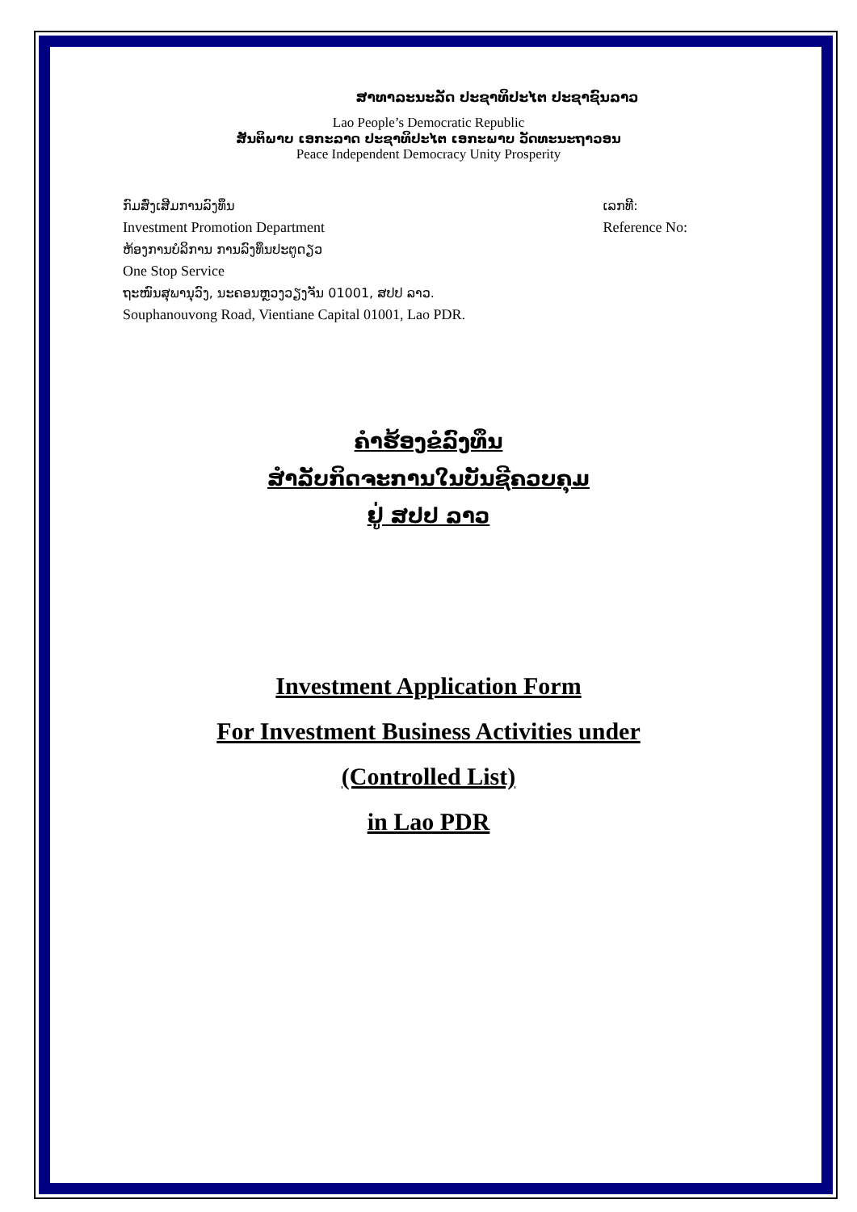ສາທາລະນະລັດ ປະຊາທິປະໄຕ ປະຊາຊົນລາວ
Lao People’s Democratic Republic
ສັນຕິພາບ ເອກະລາດ ປະຊາທິປະໄຕ ເອກະພາບ ວັດທະນະຖາວອນ
Peace Independent Democracy Unity Prosperity
ກົມສົ່ງເສີມການລົງທຶນ
Investment Promotion Department
ຫ້ອງການບໍລິການ ການລົງທຶນປະຕູດຽວ
One Stop Service
ຖະໜົນສຸພານຸວົງ, ນະຄອນຫຼວງວຽງຈັນ 01001, ສປປ ລາວ.
Souphanouvong Road, Vientiane Capital 01001, Lao PDR.
ເລກທີ:
Reference No:
ຄຳຮ້ອງຂໍລົງທຶນ
ສຳລັບກິດຈະການໃນບັນຊີຄວບຄຸມ
ຢູ່ ສປປ ລາວ
Investment Application Form
For Investment Business Activities under
(Controlled List)
in Lao PDR